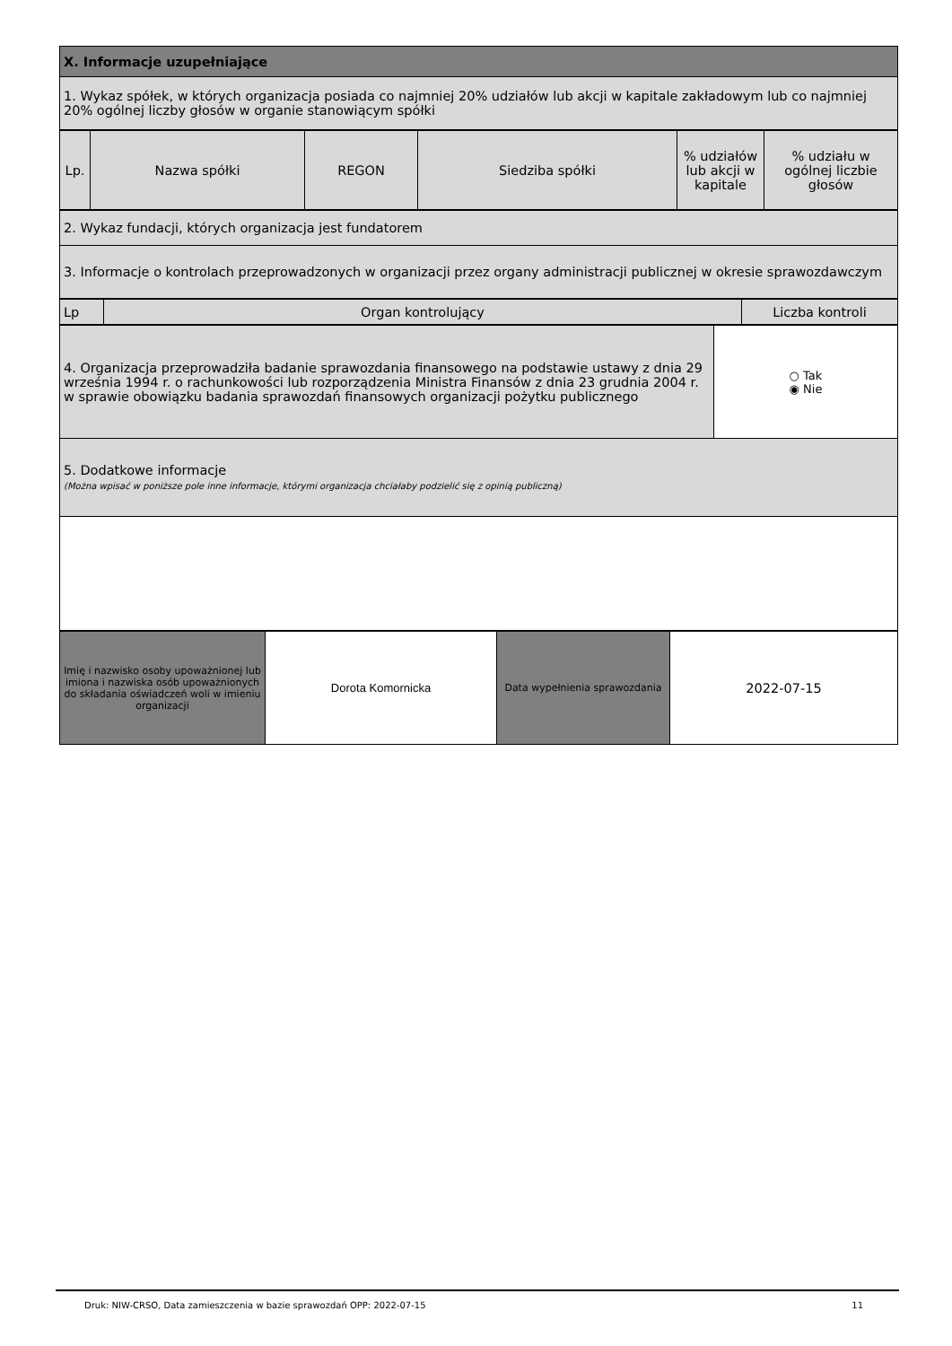| X. Informacje uzupełniające |
| 1. Wykaz spółek, w których organizacja posiada co najmniej 20% udziałów lub akcji w kapitale zakładowym lub co najmniej 20% ogólnej liczby głosów w organie stanowiącym spółki |
| Lp. | Nazwa spółki | REGON | Siedziba spółki | % udziałów lub akcji w kapitale | % udziału w ogólnej liczbie głosów |
| --- | --- | --- | --- | --- | --- |
| 2. Wykaz fundacji, których organizacja jest fundatorem |
| 3. Informacje o kontrolach przeprowadzonych w organizacji przez organy administracji publicznej w okresie sprawozdawczym |
| Lp | Organ kontrolujący | Liczba kontroli |
| --- | --- | --- |
| 4. Organizacja przeprowadziła badanie sprawozdania finansowego na podstawie ustawy z dnia 29 września 1994 r. o rachunkowości lub rozporządzenia Ministra Finansów z dnia 23 grudnia 2004 r. w sprawie obowiązku badania sprawozdań finansowych organizacji pożytku publicznego | ○ Tak ◉ Nie |
| 5. Dodatkowe informacje (Można wpisać w poniższe pole inne informacje, którymi organizacja chciałaby podzielić się z opinią publiczną) | |
| Imię i nazwisko osoby upoważnionej lub imiona i nazwiska osób upoważnionych do składania oświadczeń woli w imieniu organizacji | Dorota Komornicka | Data wypełnienia sprawozdania | 2022-07-15 |
11
Druk: NIW-CRSO, Data zamieszczenia w bazie sprawozdań OPP: 2022-07-15